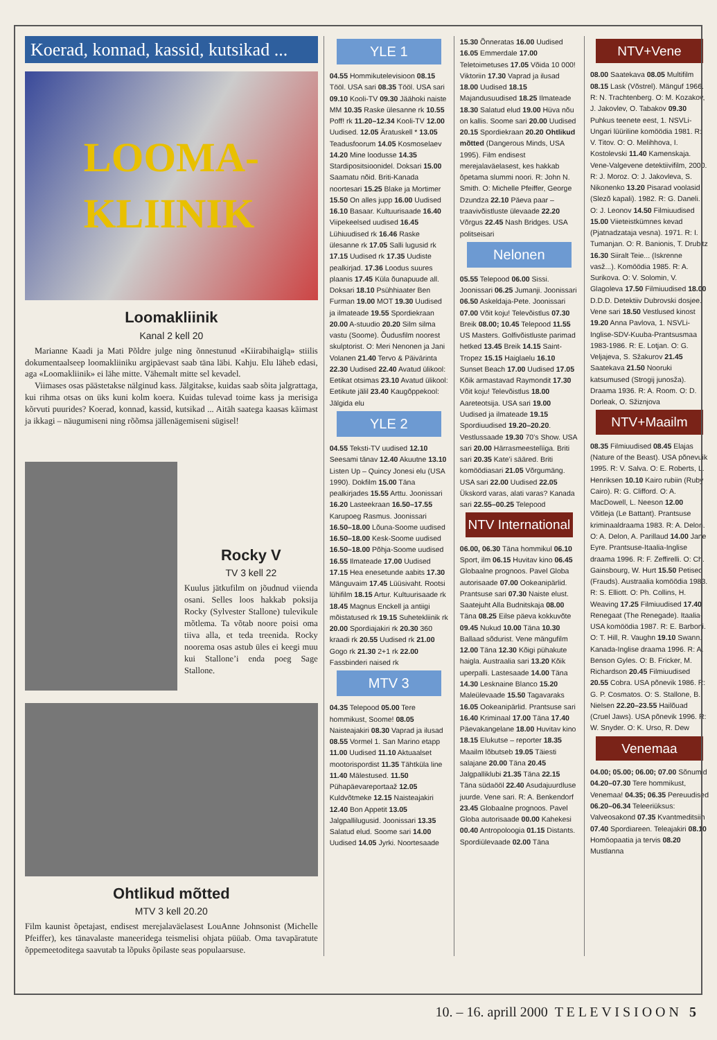Koerad, konnad, kassid, kutsikad ...
LOOMA-
KLIINIK
Loomakliinik
Kanal 2 kell 20
Marianne Kaadi ja Mati Põldre julge ning õnnestunud «Kiirabihaiglą» stiilis dokumentaalseep loomakliiniku argipäevast saab täna läbi. Kahju. Elu läheb edasi, aga «Loomakliinik» ei lähe mitte. Vähemalt mitte sel kevadel.
Viimases osas päästetakse nälginud kass. Jälgitakse, kuidas saab sõita jalgrattaga, kui rihma otsas on üks kuni kolm koera. Kuidas tulevad toime kass ja merisiga kõrvuti puurides? Koerad, konnad, kassid, kutsikad ... Aitäh saatega kaasas käimast ja ikkagi – näugumiseni ning rõõmsa jällenägemiseni sügisel!
Rocky V
TV 3 kell 22
Kuulus jätkufilm on jõudnud viienda osani. Selles loos hakkab poksija Rocky (Sylvester Stallone) tulevikule mõtlema. Ta võtab noore poisi oma tiiva alla, et teda treenida. Rocky noorema osas astub üles ei keegi muu kui Stallone’i enda poeg Sage Stallone.
Ohtlikud mõtted
MTV 3 kell 20.20
Film kaunist õpetajast, endisest merejalaväelasest LouAnne Johnsonist (Michelle Pfeiffer), kes tänavalaste maneeridega teismelisi ohjata püüab. Oma tavapäratute õppemeetoditega saavutab ta lõpuks õpilaste seas populaarsuse.
YLE 1
04.55 Hommikutelevisioon 08.15 Tööl. USA sari 08.35 Tööl. USA sari 09.10 Kooli-TV 09.30 Jäähoki naiste MM 10.35 Raske ülesanne rk 10.55 Poff! rk 11.20–12.34 Kooli-TV 12.00 Uudised. 12.05 Äratuskell * 13.05 Teadusfoorum 14.05 Kosmoselaev 14.20 Mine loodusse 14.35 Stardipositsioonidel. Doksari 15.00 Saamatu nõid. Briti-Kanada noortesari 15.25 Blake ja Mortimer 15.50 On alles jupp 16.00 Uudised 16.10 Basaar. Kultuurisaade 16.40 Viipekeelsed uudised 16.45 Lühiuudised rk 16.46 Raske ülesanne rk 17.05 Salli lugusid rk 17.15 Uudised rk 17.35 Uudiste pealkirjad. 17.36 Loodus suures plaanis 17.45 Küla õunapuude all. Doksari 18.10 Psühhiaater Ben Furman 19.00 MOT 19.30 Uudised ja ilmateade 19.55 Spordiekraan 20.00 A-stuudio 20.20 Silm silma vastu (Soome). Õudusfilm noorest skulptorist. O: Meri Nenonen ja Jani Volanen 21.40 Tervo & Päivärinta 22.30 Uudised 22.40 Avatud ülikool: Eetikat otsimas 23.10 Avatud ülikool: Eetikute jälil 23.40 Kaugõppekool: Jälgida elu
YLE 2
04.55 Teksti-TV uudised 12.10 Seesami tänav 12.40 Akuutne 13.10 Listen Up – Quincy Jonesi elu (USA 1990). Dokfilm 15.00 Täna pealkirjades 15.55 Arttu. Joonissari 16.20 Lasteekraan 16.50–17.55 Karupoeg Rasmus. Joonissari 16.50–18.00 Lõuna-Soome uudised 16.50–18.00 Kesk-Soome uudised 16.50–18.00 Põhja-Soome uudised 16.55 Ilmateade 17.00 Uudised 17.15 Hea enesetunde aabits 17.30 Mänguvaim 17.45 Lüüsivaht. Rootsi lühifilm 18.15 Artur. Kultuurisaade rk 18.45 Magnus Enckell ja antiigi mõistatused rk 19.15 Suhetekliinik rk 20.00 Spordiajakiri rk 20.30 360 kraadi rk 20.55 Uudised rk 21.00 Gogo rk 21.30 2+1 rk 22.00 Fassbinderi naised rk
MTV 3
04.35 Telepood 05.00 Tere hommikust, Soome! 08.05 Naisteajakiri 08.30 Vaprad ja ilusad 08.55 Vormel 1. San Marino etapp 11.00 Uudised 11.10 Aktuaalset mootorispordist 11.35 Tähtküla line 11.40 Mälestused. 11.50 Pühapäevareportaaž 12.05 Kuldvõtmeke 12.15 Naisteajakiri 12.40 Bon Appetit 13.05 Jalgpallilugusid. Joonissari 13.35 Salatud elud. Soome sari 14.00 Uudised 14.05 Jyrki. Noortesaade
15.30 Õnneratas 16.00 Uudised 16.05 Emmerdale 17.00 Teletoimetuses 17.05 Võida 10 000! Viktoriin 17.30 Vaprad ja ilusad 18.00 Uudised 18.15 Majandusuudised 18.25 Ilmateade 18.30 Salatud elud 19.00 Hüva nõu on kallis. Soome sari 20.00 Uudised 20.15 Spordiekraan 20.20 Ohtlikud mõtted (Dangerous Minds, USA 1995). Film endisest merejalaväelasest, kes hakkab õpetama slummi noori. R: John N. Smith. O: Michelle Pfeiffer, George Dzundza 22.10 Päeva paar – traavivõistluste ülevaade 22.20 Võrgus 22.45 Nash Bridges. USA politseisari
Nelonen
05.55 Telepood 06.00 Sissi. Joonissari 06.25 Jumanji. Joonissari 06.50 Askeldaja-Pete. Joonissari 07.00 Võit koju! Televõistlus 07.30 Breik 08.00; 10.45 Telepood 11.55 US Masters. Golfivõistluste parimad hetked 13.45 Breik 14.15 Saint-Tropez 15.15 Haiglaelu 16.10 Sunset Beach 17.00 Uudised 17.05 Kõik armastavad Raymondit 17.30 Võit koju! Televõistlus 18.00 Aareteotsija. USA sari 19.00 Uudised ja ilmateade 19.15 Spordiuudised 19.20–20.20. Vestlussaade 19.30 70’s Show. USA sari 20.00 Härrasmeestelïiga. Briti sari 20.35 Kate’i sääred. Briti komöödiasari 21.05 Võrgumäng. USA sari 22.00 Uudised 22.05 Ükskord varas, alati varas? Kanada sari 22.55–00.25 Telepood
NTV International
06.00, 06.30 Täna hommikul 06.10 Sport, ilm 06.15 Huvitav kino 06.45 Globaalne prognoos. Pavel Globa autorisaade 07.00 Ookeanipärlid. Prantsuse sari 07.30 Naiste elust. Saatejuht Alla Budnitskaja 08.00 Täna 08.25 Eilse päeva kokkuvõte 09.45 Nukud 10.00 Täna 10.30 Ballaad sõdurist. Vene mängufilm 12.00 Täna 12.30 Kõigi pühakute haigla. Austraalia sari 13.20 Kõik uperpalli. Lastesaade 14.00 Täna 14.30 Lesknaine Blanco 15.20 Maleülevaade 15.50 Tagavaraks 16.05 Ookeanipärlid. Prantsuse sari 16.40 Kriminaal 17.00 Täna 17.40 Päevakangelane 18.00 Huvitav kino 18.15 Elukutse – reporter 18.35 Maailm lõbutseb 19.05 Täiesti salajane 20.00 Täna 20.45 Jalgpalliklubi 21.35 Täna 22.15 Täna südaööl 22.40 Asudajuurdluse juurde. Vene sari. R: A. Benkendorf 23.45 Globaalne prognoos. Pavel Globa autorisaade 00.00 Kahekesi 00.40 Antropoloogia 01.15 Distants. Spordiülevaade 02.00 Täna
NTV+Vene
08.00 Saatekava 08.05 Multifilm 08.15 Lask (Võstrel). Mänguf 1966. R: N. Trachtenberg. O: M. Kozakov, J. Jakovlev, O. Tabakov 09.30 Puhkus teenete eest, 1. NSVLi-Ungari lüüriline komöödia 1981. R: V. Titov. O: O. Melihhova, I. Kostolevski 11.40 Kamenskaja. Vene-Valgevene detektiivifilm, 2000. R: J. Moroz. O: J. Jakovleva, S. Nikonenko 13.20 Pisarad voolasid (Slezõ kapali). 1982. R: G. Daneli. O: J. Leonov 14.50 Filmiuudised 15.00 Viieteistkümnes kevad (Pjatnadzataja vesna). 1971. R: I. Tumanjan. O: R. Banionis, T. Drubitz 16.30 Siiralt Teie... (Iskrenne vasž...). Komöödia 1985. R: A. Surikova. O: V. Solomin, V. Glagoleva 17.50 Filmiuudised 18.00 D.D.D. Detektiiv Dubrovski dosjee. Vene sari 18.50 Vestlused kinost 19.20 Anna Pavlova, 1. NSVLi-Inglise-SDV-Kuuba-Prantsusmaa 1983-1986. R: E. Lotjan. O: G. Veljajeva, S. Sžakurov 21.45 Saatekava 21.50 Nooruki katsumused (Strogij junosža). Draama 1936. R: A. Room. O: D. Dorleak, O. Sžiznjova
NTV+Maailm
08.35 Filmiuudised 08.45 Elajas (Nature of the Beast). USA põnevuik 1995. R: V. Salva. O: E. Roberts, L. Henriksen 10.10 Kairo rubiin (Ruby Cairo). R: G. Clifford. O: A. MacDowell, L. Neeson 12.00 Võitleja (Le Battant). Prantsuse kriminaaldraama 1983. R: A. Delon. O: A. Delon, A. Parillaud 14.00 Jane Eyre. Prantsuse-Itaalia-Inglise draama 1996. R: F. Zeffirelli. O: Ch. Gainsbourg, W. Hurt 15.50 Petised (Frauds). Austraalia komöödia 1983. R: S. Elliott. O: Ph. Collins, H. Weaving 17.25 Filmiuudised 17.40 Renegaat (The Renegade). Itaalia-USA komöödia 1987. R: E. Barboni. O: T. Hill, R. Vaughn 19.10 Swann. Kanada-Inglise draama 1996. R: A. Benson Gyles. O: B. Fricker, M. Richardson 20.45 Filmiuudised 20.55 Cobra. USA põnevik 1986. R: G. P. Cosmatos. O: S. Stallone, B. Nielsen 22.20–23.55 Hailõuad (Cruel Jaws). USA põnevik 1996. R: W. Snyder. O: K. Urso, R. Dew
Venemaa
04.00; 05.00; 06.00; 07.00 Sõnumid 04.20–07.30 Tere hommikust, Venemaa! 04.35; 06.35 Pereuudised 06.20–06.34 Teleeriüksus: Valveosakond 07.35 Kvantmeditsiin 07.40 Spordiareen. Teleajakiri 08.10 Homöopaatia ja tervis 08.20 Mustlanna
10. – 16. aprill 2000 T E L E V I S I O O N 5